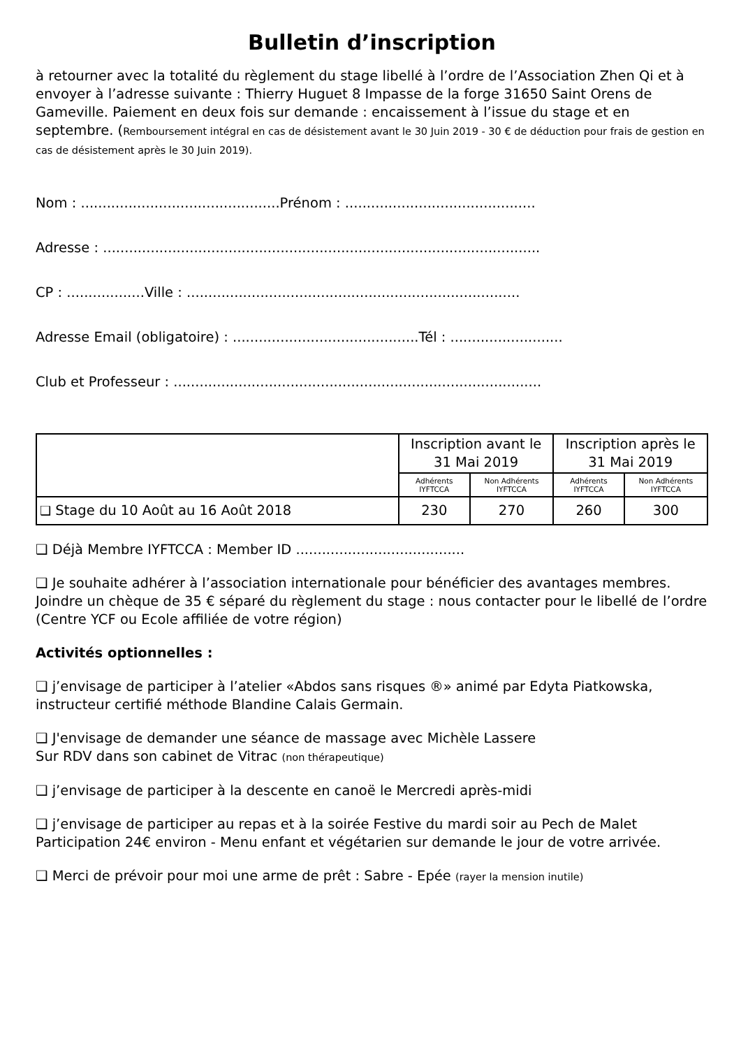Bulletin d’inscription
à retourner avec la totalité du règlement du stage libellé à l’ordre de l’Association Zhen Qi et à envoyer à l’adresse suivante : Thierry Huguet 8 Impasse de la forge 31650 Saint Orens de Gameville. Paiement en deux fois sur demande : encaissement à l’issue du stage et en septembre. (Remboursement intégral en cas de désistement avant le 30 Juin 2019 - 30 € de déduction pour frais de gestion en cas de désistement après le 30 Juin 2019).
Nom : ..............................................Prénom : ............................................
Adresse : .....................................................................................................
CP : ..................Ville : .............................................................................
Adresse Email (obligatoire) : ...........................................Tél : ..........................
Club et Professeur : .....................................................................................
| | Inscription avant le 31 Mai 2019 | | Inscription après le 31 Mai 2019 | |
| --- | --- | --- | --- | --- |
| | Adhérents IYFTCCA | Non Adhérents IYFTCCA | Adhérents IYFTCCA | Non Adhérents IYFTCCA |
| ❑ Stage du 10 Août au 16 Août 2018 | 230 | 270 | 260 | 300 |
❑ Déjà Membre IYFTCCA : Member ID .......................................
❑ Je souhaite adhérer à l’association internationale pour bénéficier des avantages membres. Joindre un chèque de 35 € séparé du règlement du stage : nous contacter pour le libellé de l’ordre (Centre YCF ou Ecole affiliée de votre région)
Activités optionnelles :
❑ j’envisage de participer à l’atelier «Abdos sans risques ®» animé par Edyta Piatkowska, instructeur certifié méthode Blandine Calais Germain.
❑ J'envisage de demander une séance de massage avec Michèle Lassere
Sur RDV dans son cabinet de Vitrac (non thérapeutique)
❑ j’envisage de participer à la descente en canoë le Mercredi après-midi
❑ j’envisage de participer au repas et à la soirée Festive du mardi soir au Pech de Malet Participation 24€ environ - Menu enfant et végétarien sur demande le jour de votre arrivée.
❑ Merci de prévoir pour moi une arme de prêt : Sabre - Epée (rayer la mension inutile)